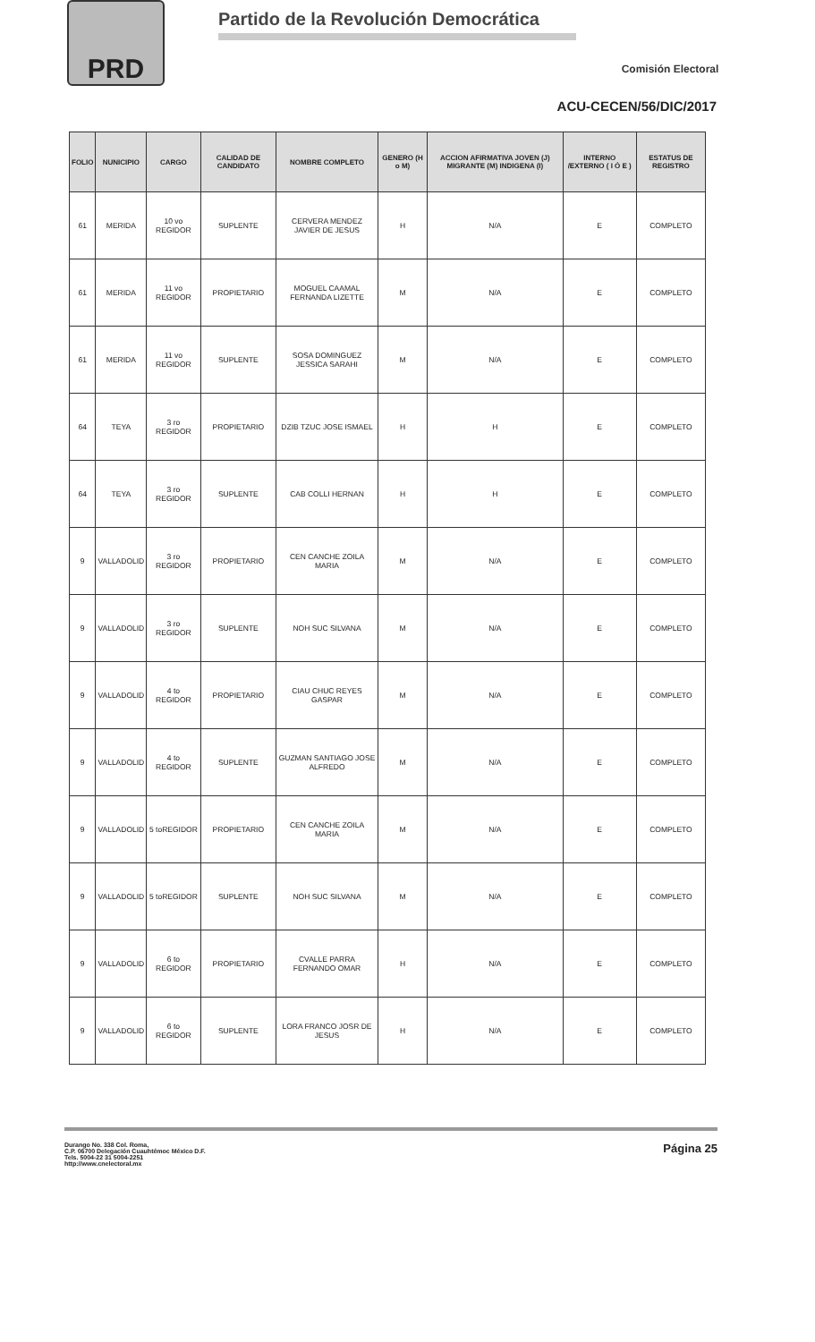PRD
Partido de la Revolución Democrática
Comisión Electoral
ACU-CECEN/56/DIC/2017
| FOLIO | NUNICIPIO | CARGO | CALIDAD DE CANDIDATO | NOMBRE COMPLETO | GENERO (H o M) | ACCION AFIRMATIVA JOVEN (J) MIGRANTE (M) INDIGENA (I) | INTERNO /EXTERNO ( I Ó E ) | ESTATUS DE REGISTRO |
| --- | --- | --- | --- | --- | --- | --- | --- | --- |
| 61 | MERIDA | 10 vo REGIDOR | SUPLENTE | CERVERA MENDEZ JAVIER DE JESUS | H | N/A | E | COMPLETO |
| 61 | MERIDA | 11 vo REGIDOR | PROPIETARIO | MOGUEL CAAMAL FERNANDA LIZETTE | M | N/A | E | COMPLETO |
| 61 | MERIDA | 11 vo REGIDOR | SUPLENTE | SOSA DOMINGUEZ JESSICA SARAHI | M | N/A | E | COMPLETO |
| 64 | TEYA | 3 ro REGIDOR | PROPIETARIO | DZIB TZUC JOSE ISMAEL | H | H | E | COMPLETO |
| 64 | TEYA | 3 ro REGIDOR | SUPLENTE | CAB COLLI HERNAN | H | H | E | COMPLETO |
| 9 | VALLADOLID | 3 ro REGIDOR | PROPIETARIO | CEN CANCHE ZOILA MARIA | M | N/A | E | COMPLETO |
| 9 | VALLADOLID | 3 ro REGIDOR | SUPLENTE | NOH SUC SILVANA | M | N/A | E | COMPLETO |
| 9 | VALLADOLID | 4 to REGIDOR | PROPIETARIO | CIAU CHUC REYES GASPAR | M | N/A | E | COMPLETO |
| 9 | VALLADOLID | 4 to REGIDOR | SUPLENTE | GUZMAN SANTIAGO JOSE ALFREDO | M | N/A | E | COMPLETO |
| 9 | VALLADOLID | 5 toREGIDOR | PROPIETARIO | CEN CANCHE ZOILA MARIA | M | N/A | E | COMPLETO |
| 9 | VALLADOLID | 5 toREGIDOR | SUPLENTE | NOH SUC SILVANA | M | N/A | E | COMPLETO |
| 9 | VALLADOLID | 6 to REGIDOR | PROPIETARIO | CVALLE PARRA FERNANDO OMAR | H | N/A | E | COMPLETO |
| 9 | VALLADOLID | 6 to REGIDOR | SUPLENTE | LORA FRANCO JOSR DE JESUS | H | N/A | E | COMPLETO |
Durango No. 338 Col. Roma,
C.P. 06700 Delegación Cuauhtémoc México D.F.
Tels. 5004-22 31 5004-2251
http://www.cnelectoral.mx
Página 25